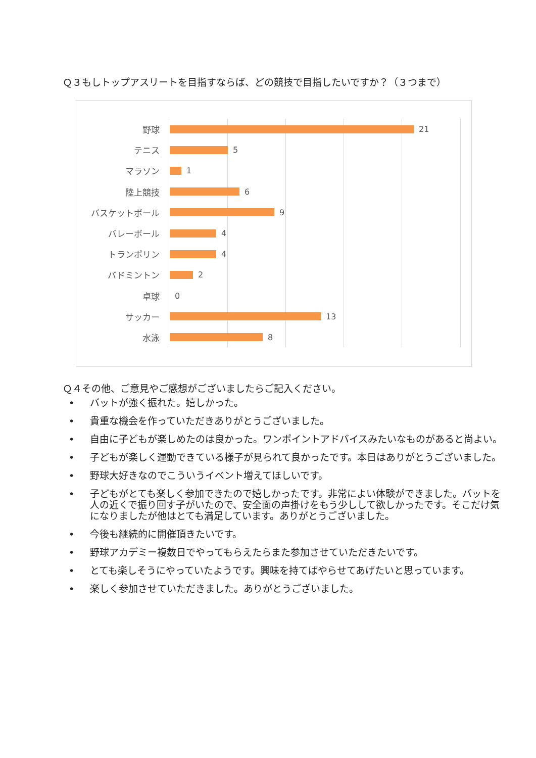Ｑ３もしトップアスリートを目指すならば、どの競技で目指したいですか？（３つまで）
野球 21
テニス 5
マラソン 1
陸上競技 6
バスケットボール 9
バレーボール 4
トランポリン 4
バドミントン 2
卓球 0
サッカー 13
水泳 8
Ｑ４その他、ご意見やご感想がございましたらご記入ください。
• バットが強く振れた。嬉しかった。
• 貴重な機会を作っていただきありがとうございました。
• 自由に子どもが楽しめたのは良かった。ワンポイントアドバイスみたいなものがあると尚よい。
• 子どもが楽しく運動できている様子が見られて良かったです。本日はありがとうございました。
• 野球大好きなのでこういうイベント増えてほしいです。
• 子どもがとても楽しく参加できたので嬉しかったです。非常によい体験ができました。バットを人の近くで振り回す子がいたので、安全面の声掛けをもう少しして欲しかったです。そこだけ気になりましたが他はとても満足しています。ありがとうございました。
• 今後も継続的に開催頂きたいです。
• 野球アカデミー複数日でやってもらえたらまた参加させていただきたいです。
• とても楽しそうにやっていたようです。興味を持てばやらせてあげたいと思っています。
• 楽しく参加させていただきました。ありがとうございました。